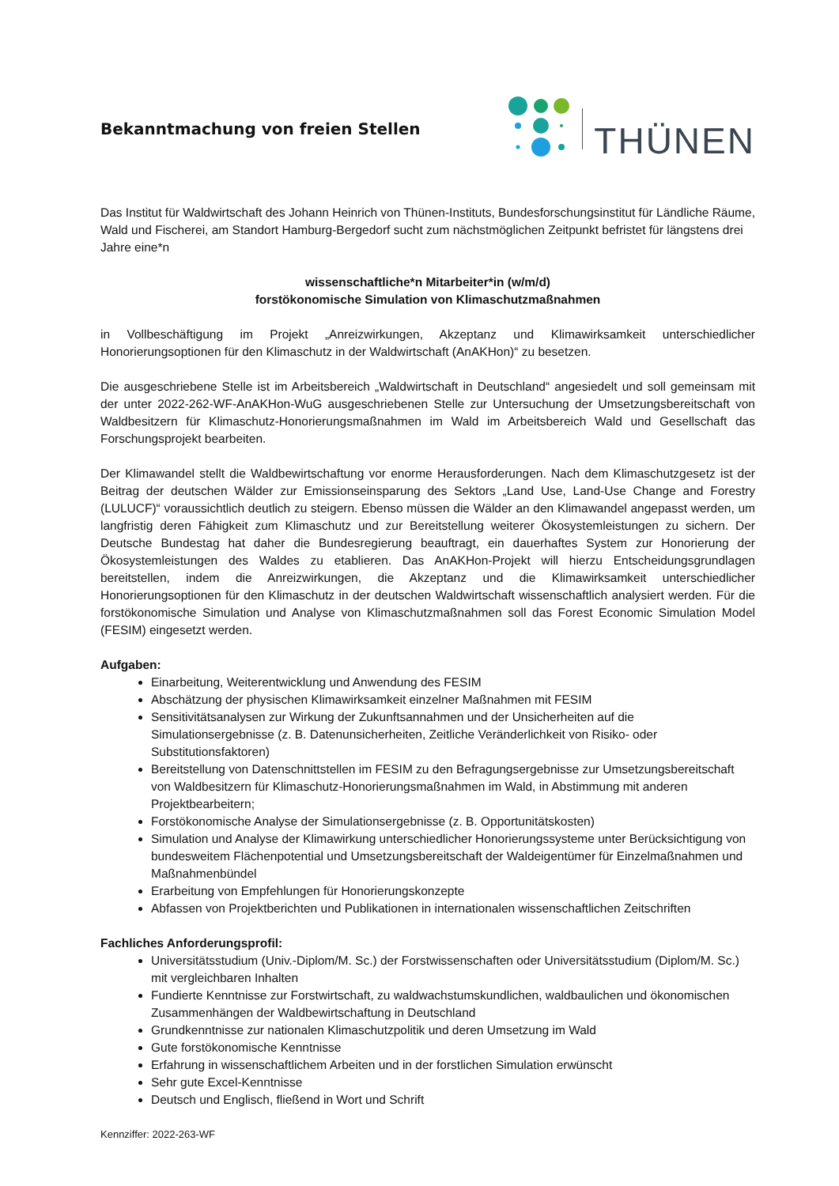Bekanntmachung von freien Stellen
THÜNEN
Das Institut für Waldwirtschaft des Johann Heinrich von Thünen-Instituts, Bundesforschungsinstitut für Ländliche Räume, Wald und Fischerei, am Standort Hamburg-Bergedorf sucht zum nächstmöglichen Zeitpunkt befristet für längstens drei Jahre eine*n
wissenschaftliche*n Mitarbeiter*in (w/m/d)
forstökonomische Simulation von Klimaschutzmaßnahmen
in Vollbeschäftigung im Projekt „Anreizwirkungen, Akzeptanz und Klimawirksamkeit unterschiedlicher Honorierungsoptionen für den Klimaschutz in der Waldwirtschaft (AnAKHon)“ zu besetzen.
Die ausgeschriebene Stelle ist im Arbeitsbereich „Waldwirtschaft in Deutschland“ angesiedelt und soll gemeinsam mit der unter 2022-262-WF-AnAKHon-WuG ausgeschriebenen Stelle zur Untersuchung der Umsetzungsbereitschaft von Waldbesitzern für Klimaschutz-Honorierungsmaßnahmen im Wald im Arbeitsbereich Wald und Gesellschaft das Forschungsprojekt bearbeiten.
Der Klimawandel stellt die Waldbewirtschaftung vor enorme Herausforderungen. Nach dem Klimaschutzgesetz ist der Beitrag der deutschen Wälder zur Emissionseinsparung des Sektors „Land Use, Land-Use Change and Forestry (LULUCF)“ voraussichtlich deutlich zu steigern. Ebenso müssen die Wälder an den Klimawandel angepasst werden, um langfristig deren Fähigkeit zum Klimaschutz und zur Bereitstellung weiterer Ökosystemleistungen zu sichern. Der Deutsche Bundestag hat daher die Bundesregierung beauftragt, ein dauerhaftes System zur Honorierung der Ökosystemleistungen des Waldes zu etablieren. Das AnAKHon-Projekt will hierzu Entscheidungsgrundlagen bereitstellen, indem die Anreizwirkungen, die Akzeptanz und die Klimawirksamkeit unterschiedlicher Honorierungsoptionen für den Klimaschutz in der deutschen Waldwirtschaft wissenschaftlich analysiert werden. Für die forstökonomische Simulation und Analyse von Klimaschutzmaßnahmen soll das Forest Economic Simulation Model (FESIM) eingesetzt werden.
Aufgaben:
Einarbeitung, Weiterentwicklung und Anwendung des FESIM
Abschätzung der physischen Klimawirksamkeit einzelner Maßnahmen mit FESIM
Sensitivitätsanalysen zur Wirkung der Zukunftsannahmen und der Unsicherheiten auf die Simulationsergebnisse (z. B. Datenunsicherheiten, Zeitliche Veränderlichkeit von Risiko- oder Substitutionsfaktoren)
Bereitstellung von Datenschnittstellen im FESIM zu den Befragungsergebnisse zur Umsetzungsbereitschaft von Waldbesitzern für Klimaschutz-Honorierungsmaßnahmen im Wald, in Abstimmung mit anderen Projektbearbeitern;
Forstökonomische Analyse der Simulationsergebnisse (z. B. Opportunitätskosten)
Simulation und Analyse der Klimawirkung unterschiedlicher Honorierungssysteme unter Berücksichtigung von bundesweitem Flächenpotential und Umsetzungsbereitschaft der Waldeigentümer für Einzelmaßnahmen und Maßnahmenbündel
Erarbeitung von Empfehlungen für Honorierungskonzepte
Abfassen von Projektberichten und Publikationen in internationalen wissenschaftlichen Zeitschriften
Fachliches Anforderungsprofil:
Universitätsstudium (Univ.-Diplom/M. Sc.) der Forstwissenschaften oder Universitätsstudium (Diplom/M. Sc.) mit vergleichbaren Inhalten
Fundierte Kenntnisse zur Forstwirtschaft, zu waldwachstumskundlichen, waldbaulichen und ökonomischen Zusammenhängen der Waldbewirtschaftung in Deutschland
Grundkenntnisse zur nationalen Klimaschutzpolitik und deren Umsetzung im Wald
Gute forstökonomische Kenntnisse
Erfahrung in wissenschaftlichem Arbeiten und in der forstlichen Simulation erwünscht
Sehr gute Excel-Kenntnisse
Deutsch und Englisch, fließend in Wort und Schrift
Kennziffer: 2022-263-WF